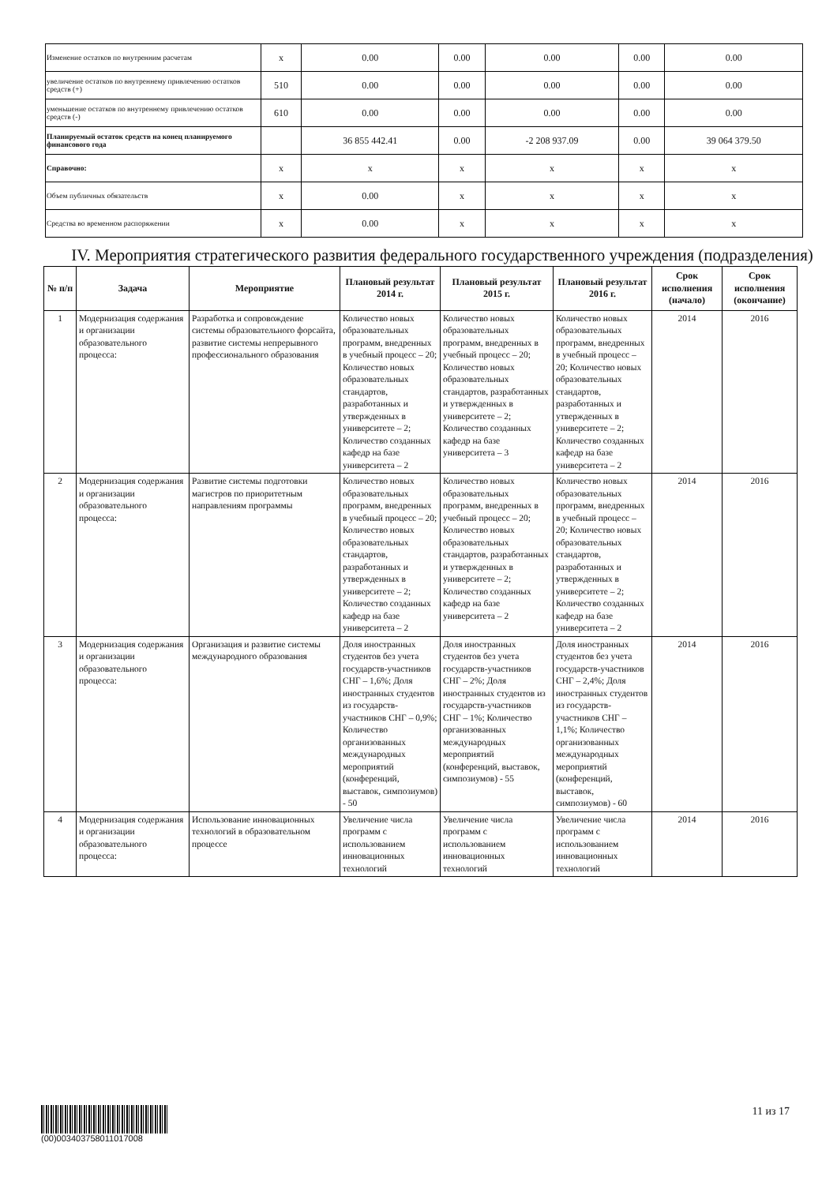| Изменение остатков по внутренним расчетам | x | 0.00 | 0.00 | 0.00 | 0.00 | 0.00 |
| увеличение остатков по внутреннему привлечению остатков средств (+) | 510 | 0.00 | 0.00 | 0.00 | 0.00 | 0.00 |
| уменьшение остатков по внутреннему привлечению остатков средств (-) | 610 | 0.00 | 0.00 | 0.00 | 0.00 | 0.00 |
| Планируемый остаток средств на конец планируемого финансового года | | 36 855 442.41 | 0.00 | -2 208 937.09 | 0.00 | 39 064 379.50 |
| Справочно: | x | x | x | x | x | x |
| Объем публичных обязательств | x | 0.00 | x | x | x | x |
| Средства во временном распоряжении | x | 0.00 | x | x | x | x |
IV. Мероприятия стратегического развития федерального государственного учреждения (подразделения)
| № п/п | Задача | Мероприятие | Плановый результат 2014 г. | Плановый результат 2015 г. | Плановый результат 2016 г. | Срок исполнения (начало) | Срок исполнения (окончание) |
| --- | --- | --- | --- | --- | --- | --- | --- |
| 1 | Модернизация содержания и организации образовательного процесса: | Разработка и сопровождение системы образовательного форсайта, развитие системы непрерывного профессионального образования | Количество новых образовательных программ, внедренных в учебный процесс – 20; Количество новых образовательных стандартов, разработанных и утвержденных в университете – 2; Количество созданных кафедр на базе университета – 2 | Количество новых образовательных программ, внедренных в учебный процесс – 20; Количество новых образовательных стандартов, разработанных и утвержденных в университете – 2; Количество созданных кафедр на базе университета – 3 | Количество новых образовательных программ, внедренных в учебный процесс – 20; Количество новых образовательных стандартов, разработанных и утвержденных в университете – 2; Количество созданных кафедр на базе университета – 2 | 2014 | 2016 |
| 2 | Модернизация содержания и организации образовательного процесса: | Развитие системы подготовки магистров по приоритетным направлениям программы | Количество новых образовательных программ, внедренных в учебный процесс – 20; Количество новых образовательных стандартов, разработанных и утвержденных в университете – 2; Количество созданных кафедр на базе университета – 2 | Количество новых образовательных программ, внедренных в учебный процесс – 20; Количество новых образовательных стандартов, разработанных и утвержденных в университете – 2; Количество созданных кафедр на базе университета – 2 | Количество новых образовательных программ, внедренных в учебный процесс – 20; Количество новых образовательных стандартов, разработанных и утвержденных в университете – 2; Количество созданных кафедр на базе университета – 2 | 2014 | 2016 |
| 3 | Модернизация содержания и организации образовательного процесса: | Организация и развитие системы международного образования | Доля иностранных студентов без учета государств-участников СНГ – 1,6%; Доля иностранных студентов из государств-участников СНГ – 0,9%; Количество организованных международных мероприятий (конференций, выставок, симпозиумов) - 50 | Доля иностранных студентов без учета государств-участников СНГ – 2%; Доля иностранных студентов из государств-участников СНГ – 1%; Количество организованных международных мероприятий (конференций, выставок, симпозиумов) - 55 | Доля иностранных студентов без учета государств-участников СНГ – 2,4%; Доля иностранных студентов из государств-участников СНГ – 1,1%; Количество организованных международных мероприятий (конференций, выставок, симпозиумов) - 60 | 2014 | 2016 |
| 4 | Модернизация содержания и организации образовательного процесса: | Использование инновационных технологий в образовательном процессе | Увеличение числа программ с использованием инновационных технологий | Увеличение числа программ с использованием инновационных технологий | Увеличение числа программ с использованием инновационных технологий | 2014 | 2016 |
(00)003403758011017008
11 из 17